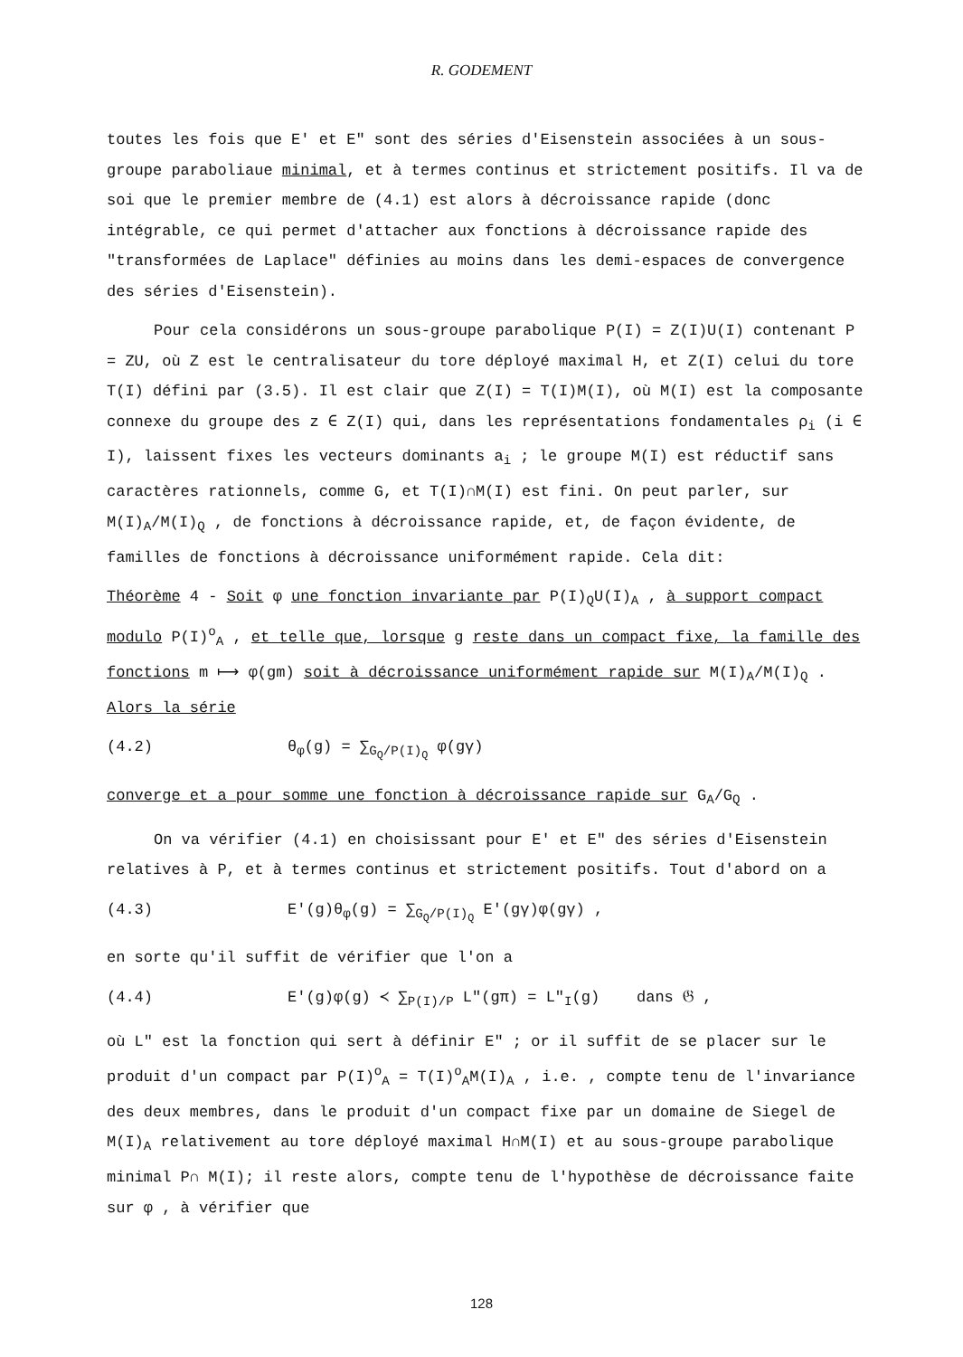R. GODEMENT
toutes les fois que E' et E" sont des séries d'Eisenstein associées à un sous-groupe paraboliaue minimal, et à termes continus et strictement positifs. Il va de soi que le premier membre de (4.1) est alors à décroissance rapide (donc intégrable, ce qui permet d'attacher aux fonctions à décroissance rapide des "transformées de Laplace" définies au moins dans les demi-espaces de convergence des séries d'Eisenstein).
Pour cela considérons un sous-groupe parabolique P(I) = Z(I)U(I) contenant P = ZU, où Z est le centralisateur du tore déployé maximal H, et Z(I) celui du tore T(I) défini par (3.5). Il est clair que Z(I) = T(I)M(I), où M(I) est la composante connexe du groupe des z ∈ Z(I) qui, dans les représentations fondamentales ρ<sub>i</sub> (i ∈ I), laissent fixes les vecteurs dominants a<sub>i</sub> ; le groupe M(I) est réductif sans caractères rationnels, comme G, et T(I)∩M(I) est fini. On peut parler, sur M(I)<sub>A</sub>/M(I)<sub>Q</sub> , de fonctions à décroissance rapide, et, de façon évidente, de familles de fonctions à décroissance uniformément rapide. Cela dit:
Théorème 4 - Soit φ une fonction invariante par P(I)<sub>Q</sub>U(I)<sub>A</sub> , à support compact modulo P(I)<sup>o</sup><sub>A</sub> , et telle que, lorsque g reste dans un compact fixe, la famille des fonctions m ⟼ φ(gm) soit à décroissance uniformément rapide sur M(I)<sub>A</sub>/M(I)<sub>Q</sub> . Alors la série
(4.2) θ<sub>φ</sub>(g) = ∑<sub>G<sub>Q</sub>/P(I)<sub>Q</sub></sub> φ(gγ)
converge et a pour somme une fonction à décroissance rapide sur G<sub>A</sub>/G<sub>Q</sub> .
On va vérifier (4.1) en choisissant pour E' et E" des séries d'Eisenstein relatives à P, et à termes continus et strictement positifs. Tout d'abord on a
(4.3) E'(g)θ<sub>φ</sub>(g) = ∑<sub>G<sub>Q</sub>/P(I)<sub>Q</sub></sub> E'(gγ)φ(gγ) ,
en sorte qu'il suffit de vérifier que l'on a
(4.4) E'(g)φ(g) ≺ ∑<sub>P(I)/P</sub> L"(gπ) = L"<sub>I</sub>(g) dans 𝔊 ,
où L" est la fonction qui sert à définir E" ; or il suffit de se placer sur le produit d'un compact par P(I)<sup>o</sup><sub>A</sub> = T(I)<sup>o</sup><sub>A</sub>M(I)<sub>A</sub> , i.e. , compte tenu de l'invariance des deux membres, dans le produit d'un compact fixe par un domaine de Siegel de M(I)<sub>A</sub> relativement au tore déployé maximal H∩M(I) et au sous-groupe parabolique minimal P∩ M(I); il reste alors, compte tenu de l'hypothèse de décroissance faite sur φ , à vérifier que
128